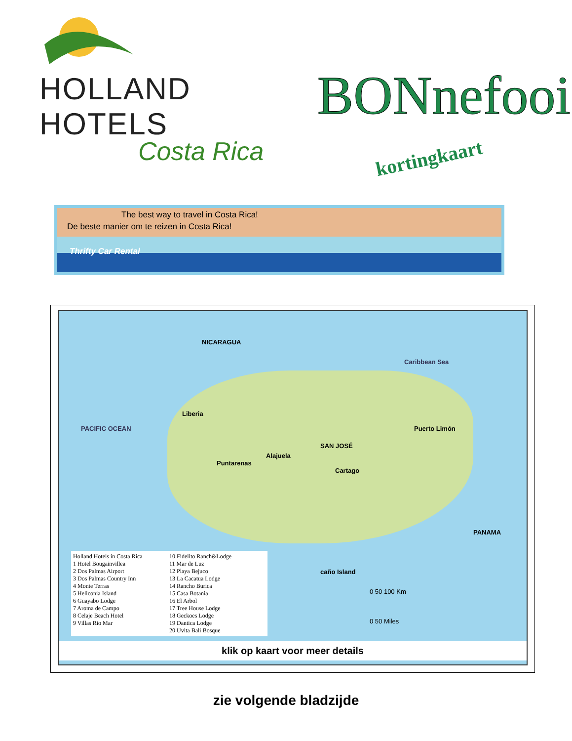HOLLAND HOTELS
Costa Rica
BONnefooi
kortingkaart
The best way to travel in Costa Rica!
De beste manier om te reizen in Costa Rica!
Thrifty Car Rental
NICARAGUA
Caribbean Sea
PACIFIC OCEAN
Liberia
SAN JOSÉ
Alajuela
Puntarenas
Cartago
Puerto Limón
PANAMA
caño Island
Holland Hotels in Costa Rica
1 Hotel Bougainvillea
2 Dos Palmas Airport
3 Dos Palmas Country Inn
4 Monte Terras
5 Heliconia Island
6 Guayabo Lodge
7 Aroma de Campo
8 Celaje Beach Hotel
9 Villas Rio Mar
10 Fidelito Ranch&Lodge
11 Mar de Luz
12 Playa Bejuco
13 La Cacatua Lodge
14 Rancho Burica
15 Casa Botania
16 El Arbol
17 Tree House Lodge
18 Geckoes Lodge
19 Dantica Lodge
20 Uvita Bali Bosque
0 50 100 Km
0 50 Miles
klik op kaart voor meer details
zie volgende bladzijde